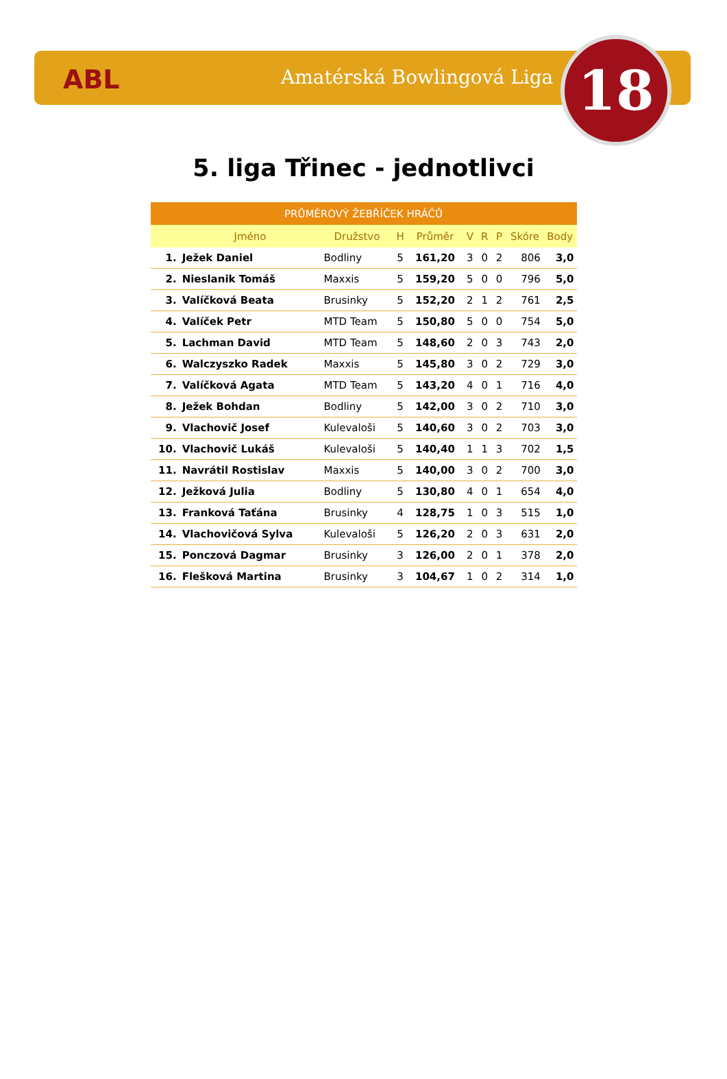ABL Amatérská Bowlingová Liga 18
5. liga Třinec - jednotlivci
| PRŮMĚROVÝ ŽEBŘÍČEK HRÁČŮ | | | | | | | | | |
| --- | --- | --- | --- | --- | --- | --- | --- | --- | --- |
| | Jméno | Družstvo | H | Průměr | V | R | P | Skóre | Body |
| 1. | Ježek Daniel | Bodliny | 5 | 161,20 | 3 | 0 | 2 | 806 | 3,0 |
| 2. | Nieslanik Tomáš | Maxxis | 5 | 159,20 | 5 | 0 | 0 | 796 | 5,0 |
| 3. | Valíčková Beata | Brusinky | 5 | 152,20 | 2 | 1 | 2 | 761 | 2,5 |
| 4. | Valíček Petr | MTD Team | 5 | 150,80 | 5 | 0 | 0 | 754 | 5,0 |
| 5. | Lachman David | MTD Team | 5 | 148,60 | 2 | 0 | 3 | 743 | 2,0 |
| 6. | Walczyszko Radek | Maxxis | 5 | 145,80 | 3 | 0 | 2 | 729 | 3,0 |
| 7. | Valíčková Agata | MTD Team | 5 | 143,20 | 4 | 0 | 1 | 716 | 4,0 |
| 8. | Ježek Bohdan | Bodliny | 5 | 142,00 | 3 | 0 | 2 | 710 | 3,0 |
| 9. | Vlachovič Josef | Kulevaloši | 5 | 140,60 | 3 | 0 | 2 | 703 | 3,0 |
| 10. | Vlachovič Lukáš | Kulevaloši | 5 | 140,40 | 1 | 1 | 3 | 702 | 1,5 |
| 11. | Navrátil Rostislav | Maxxis | 5 | 140,00 | 3 | 0 | 2 | 700 | 3,0 |
| 12. | Ježková Julia | Bodliny | 5 | 130,80 | 4 | 0 | 1 | 654 | 4,0 |
| 13. | Franková Taťána | Brusinky | 4 | 128,75 | 1 | 0 | 3 | 515 | 1,0 |
| 14. | Vlachovičová Sylva | Kulevaloši | 5 | 126,20 | 2 | 0 | 3 | 631 | 2,0 |
| 15. | Ponczová Dagmar | Brusinky | 3 | 126,00 | 2 | 0 | 1 | 378 | 2,0 |
| 16. | Flešková Martina | Brusinky | 3 | 104,67 | 1 | 0 | 2 | 314 | 1,0 |